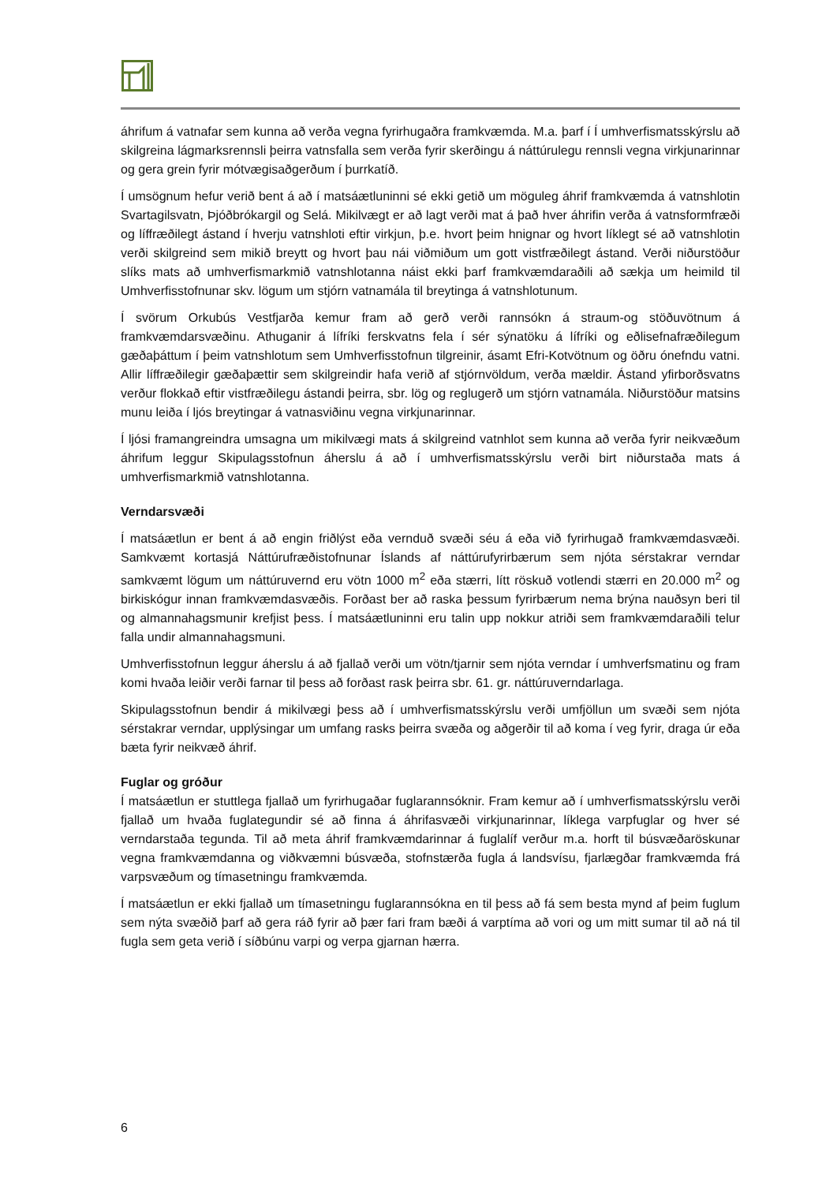áhrifum á vatnafar sem kunna að verða vegna fyrirhugaðra framkvæmda. M.a. þarf í Í umhverfismatsskýrslu að skilgreina lágmarksrennsli þeirra vatnsfalla sem verða fyrir skerðingu á náttúrulegu rennsli vegna virkjunarinnar og gera grein fyrir mótvægisaðgerðum í þurrkatíð.
Í umsögnum hefur verið bent á að í matsáætluninni sé ekki getið um möguleg áhrif framkvæmda á vatnshlotin Svartagilsvatn, Þjóðbrókargil og Selá. Mikilvægt er að lagt verði mat á það hver áhrifin verða á vatnsformfræði og líffræðilegt ástand í hverju vatnshloti eftir virkjun, þ.e. hvort þeim hnignar og hvort líklegt sé að vatnshlotin verði skilgreind sem mikið breytt og hvort þau nái viðmiðum um gott vistfræðilegt ástand. Verði niðurstöður slíks mats að umhverfismarkmið vatnshlotanna náist ekki þarf framkvæmdaraðili að sækja um heimild til Umhverfisstofnunar skv. lögum um stjórn vatnamála til breytinga á vatnshlotunum.
Í svörum Orkubús Vestfjarða kemur fram að gerð verði rannsókn á straum-og stöðuvötnum á framkvæmdarsvæðinu. Athuganir á lífríki ferskvatns fela í sér sýnatöku á lífríki og eðlisefnafræðilegum gæðaþáttum í þeim vatnshlotum sem Umhverfisstofnun tilgreinir, ásamt Efri-Kotvötnum og öðru ónefndu vatni. Allir líffræðilegir gæðaþættir sem skilgreindir hafa verið af stjórnvöldum, verða mældir. Ástand yfirborðsvatns verður flokkað eftir vistfræðilegu ástandi þeirra, sbr. lög og reglugerð um stjórn vatnamála. Niðurstöður matsins munu leiða í ljós breytingar á vatnasviðinu vegna virkjunarinnar.
Í ljósi framangreindra umsagna um mikilvægi mats á skilgreind vatnhlot sem kunna að verða fyrir neikvæðum áhrifum leggur Skipulagsstofnun áherslu á að í umhverfismatsskýrslu verði birt niðurstaða mats á umhverfismarkmið vatnshlotanna.
Verndarsvæði
Í matsáætlun er bent á að engin friðlýst eða vernduð svæði séu á eða við fyrirhugað framkvæmdasvæði. Samkvæmt kortasjá Náttúrufræðistofnunar Íslands af náttúrufyrirbærum sem njóta sérstakrar verndar samkvæmt lögum um náttúruvernd eru vötn 1000 m<sup>2</sup> eða stærri, lítt röskuð votlendi stærri en 20.000 m<sup>2</sup> og birkiskógur innan framkvæmdasvæðis. Forðast ber að raska þessum fyrirbærum nema brýna nauðsyn beri til og almannahagsmunir krefjist þess. Í matsáætluninni eru talin upp nokkur atriði sem framkvæmdaraðili telur falla undir almannahagsmuni.
Umhverfisstofnun leggur áherslu á að fjallað verði um vötn/tjarnir sem njóta verndar í umhverfsmatinu og fram komi hvaða leiðir verði farnar til þess að forðast rask þeirra sbr. 61. gr. náttúruverndarlaga.
Skipulagsstofnun bendir á mikilvægi þess að í umhverfismatsskýrslu verði umfjöllun um svæði sem njóta sérstakrar verndar, upplýsingar um umfang rasks þeirra svæða og aðgerðir til að koma í veg fyrir, draga úr eða bæta fyrir neikvæð áhrif.
Fuglar og gróður
Í matsáætlun er stuttlega fjallað um fyrirhugaðar fuglarannsóknir. Fram kemur að í umhverfismatsskýrslu verði fjallað um hvaða fuglategundir sé að finna á áhrifasvæði virkjunarinnar, líklega varpfuglar og hver sé verndarstaða tegunda. Til að meta áhrif framkvæmdarinnar á fuglalíf verður m.a. horft til búsvæðaröskunar vegna framkvæmdanna og viðkvæmni búsvæða, stofnstærða fugla á landsvísu, fjarlægðar framkvæmda frá varpsvæðum og tímasetningu framkvæmda.
Í matsáætlun er ekki fjallað um tímasetningu fuglarannsókna en til þess að fá sem besta mynd af þeim fuglum sem nýta svæðið þarf að gera ráð fyrir að þær fari fram bæði á varptíma að vori og um mitt sumar til að ná til fugla sem geta verið í síðbúnu varpi og verpa gjarnan hærra.
6